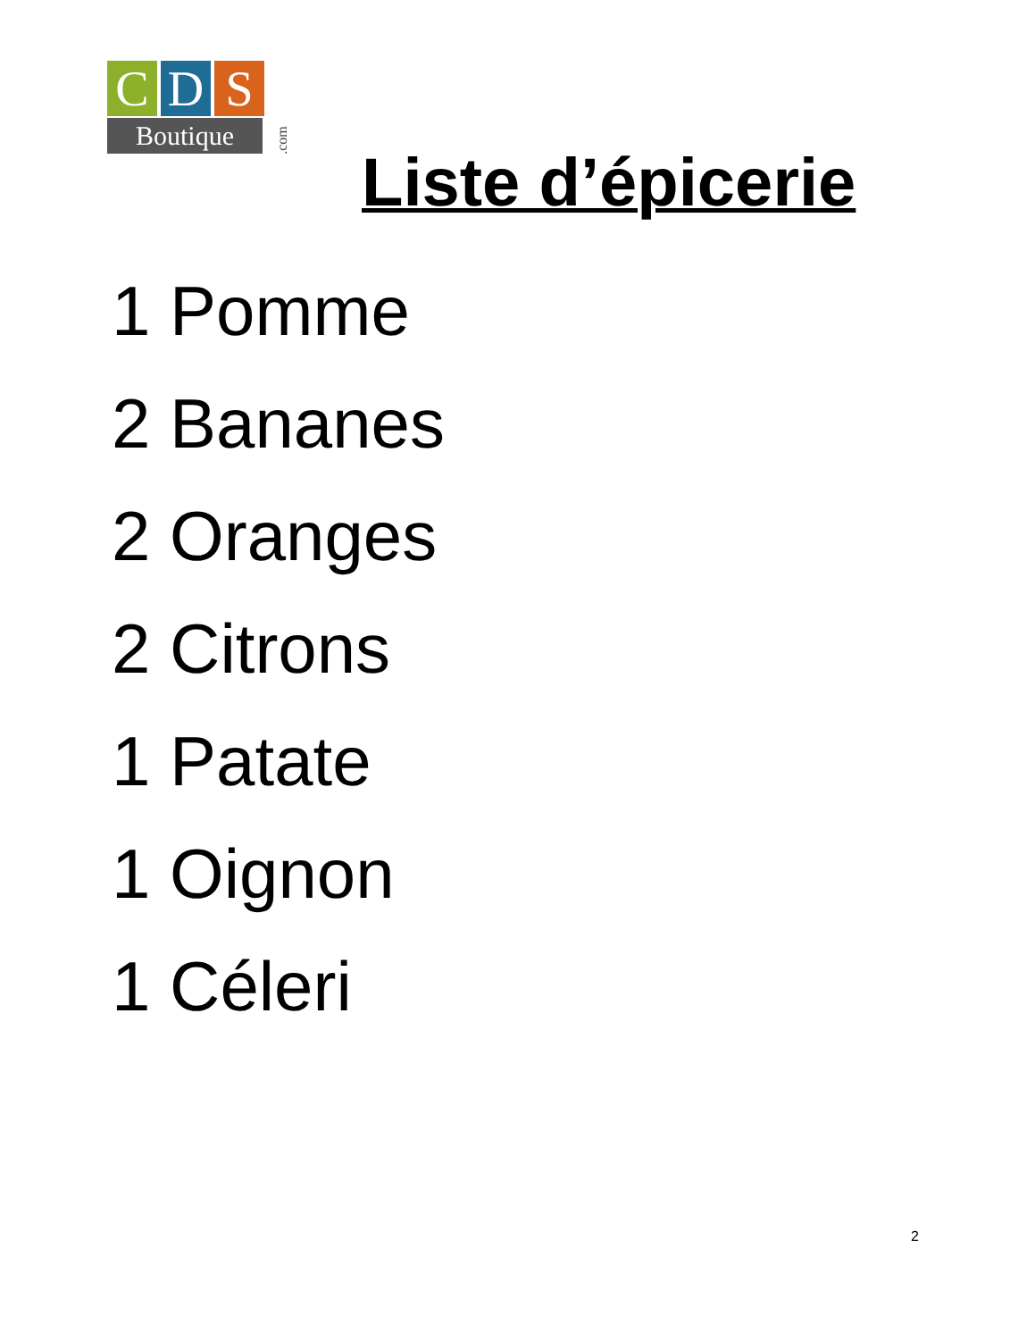C D S
Boutique
.com
Liste d’épicerie
1 Pomme
2 Bananes
2 Oranges
2 Citrons
1 Patate
1 Oignon
1 Céleri
2